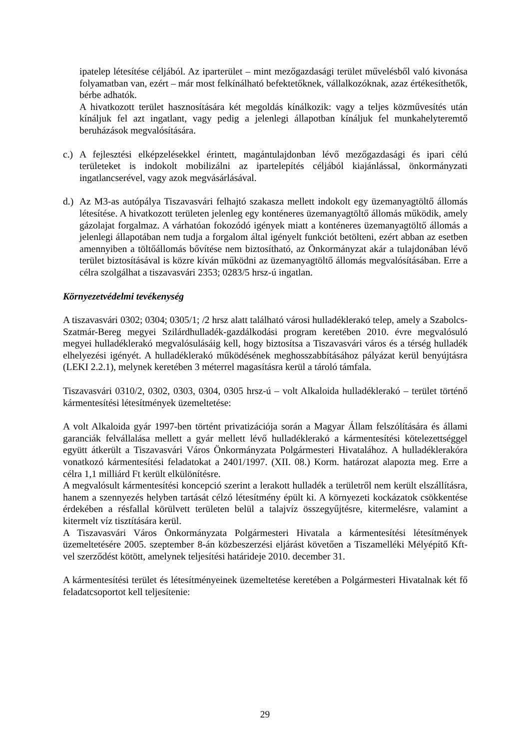ipatelep létesítése céljából. Az iparterület – mint mezőgazdasági terület művelésből való kivonása folyamatban van, ezért – már most felkínálható befektetőknek, vállalkozóknak, azaz értékesíthetők, bérbe adhatók.
A hivatkozott terület hasznosítására két megoldás kínálkozik: vagy a teljes közművesítés után kínáljuk fel azt ingatlant, vagy pedig a jelenlegi állapotban kínáljuk fel munkahelyteremtő beruházások megvalósítására.
c.) A fejlesztési elképzelésekkel érintett, magántulajdonban lévő mezőgazdasági és ipari célú területeket is indokolt mobilizálni az ipartelepítés céljából kiajánlással, önkormányzati ingatlancserével, vagy azok megvásárlásával.
d.) Az M3-as autópálya Tiszavasvári felhajtó szakasza mellett indokolt egy üzemanyagtöltő állomás létesítése. A hivatkozott területen jelenleg egy konténeres üzemanyagtöltő állomás működik, amely gázolajat forgalmaz. A várhatóan fokozódó igények miatt a konténeres üzemanyagtöltő állomás a jelenlegi állapotában nem tudja a forgalom által igényelt funkciót betölteni, ezért abban az esetben amennyiben a töltőállomás bővítése nem biztosítható, az Önkormányzat akár a tulajdonában lévő terület biztosításával is közre kíván működni az üzemanyagtöltő állomás megvalósításában. Erre a célra szolgálhat a tiszavasvári 2353; 0283/5 hrsz-ú ingatlan.
Környezetvédelmi tevékenység
A tiszavasvári 0302; 0304; 0305/1; /2 hrsz alatt található városi hulladéklerakó telep, amely a Szabolcs-Szatmár-Bereg megyei Szilárdhulladék-gazdálkodási program keretében 2010. évre megvalósuló megyei hulladéklerakó megvalósulásáig kell, hogy biztosítsa a Tiszavasvári város és a térség hulladék elhelyezési igényét. A hulladéklerakó működésének meghosszabbításához pályázat kerül benyújtásra (LEKI 2.2.1), melynek keretében 3 méterrel magasításra kerül a tároló támfala.
Tiszavasvári 0310/2, 0302, 0303, 0304, 0305 hrsz-ú – volt Alkaloida hulladéklerakó – terület történő kármentesítési létesítmények üzemeltetése:
A volt Alkaloida gyár 1997-ben történt privatizációja során a Magyar Állam felszólítására és állami garanciák felvállalása mellett a gyár mellett lévő hulladéklerakó a kármentesítési kötelezettséggel együtt átkerült a Tiszavasvári Város Önkormányzata Polgármesteri Hivatalához. A hulladéklerakóra vonatkozó kármentesítési feladatokat a 2401/1997. (XII. 08.) Korm. határozat alapozta meg. Erre a célra 1,1 milliárd Ft került elkülönítésre.
A megvalósult kármentesítési koncepció szerint a lerakott hulladék a területről nem került elszállításra, hanem a szennyezés helyben tartását célzó létesítmény épült ki. A környezeti kockázatok csökkentése érdekében a résfallal körülvett területen belül a talajvíz összegyűjtésre, kitermelésre, valamint a kitermelt víz tisztítására kerül.
A Tiszavasvári Város Önkormányzata Polgármesteri Hivatala a kármentesítési létesítmények üzemeltetésére 2005. szeptember 8-án közbeszerzési eljárást követően a Tiszamelléki Mélyépítő Kft-vel szerződést kötött, amelynek teljesítési határideje 2010. december 31.
A kármentesítési terület és létesítményeinek üzemeltetése keretében a Polgármesteri Hivatalnak két fő feladatcsoportot kell teljesítenie:
29